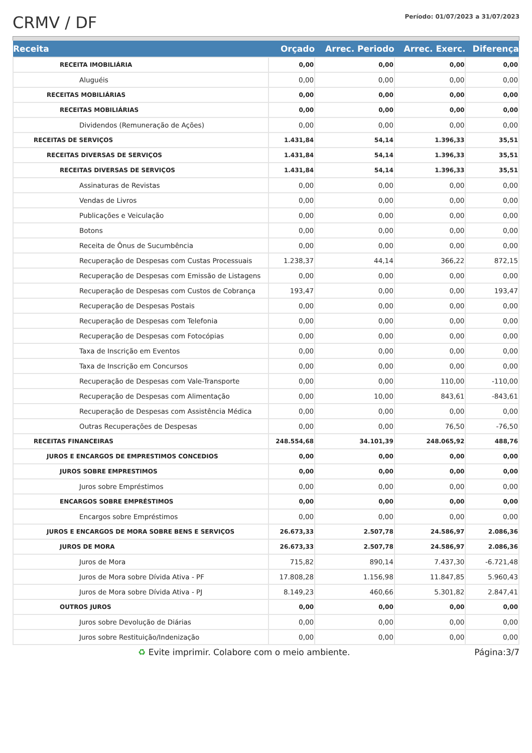CRMV / DF
Período: 01/07/2023 a 31/07/2023
| Receita | Orçado | Arrec. Periodo | Arrec. Exerc. | Diferença |
| --- | --- | --- | --- | --- |
| RECEITA IMOBILIÁRIA | 0,00 | 0,00 | 0,00 | 0,00 |
| Aluguéis | 0,00 | 0,00 | 0,00 | 0,00 |
| RECEITAS MOBILIÁRIAS | 0,00 | 0,00 | 0,00 | 0,00 |
| RECEITAS MOBILIÁRIAS | 0,00 | 0,00 | 0,00 | 0,00 |
| Dividendos (Remuneração de Ações) | 0,00 | 0,00 | 0,00 | 0,00 |
| RECEITAS DE SERVIÇOS | 1.431,84 | 54,14 | 1.396,33 | 35,51 |
| RECEITAS DIVERSAS DE SERVIÇOS | 1.431,84 | 54,14 | 1.396,33 | 35,51 |
| RECEITAS DIVERSAS DE SERVIÇOS | 1.431,84 | 54,14 | 1.396,33 | 35,51 |
| Assinaturas de Revistas | 0,00 | 0,00 | 0,00 | 0,00 |
| Vendas de Livros | 0,00 | 0,00 | 0,00 | 0,00 |
| Publicações e Veiculação | 0,00 | 0,00 | 0,00 | 0,00 |
| Botons | 0,00 | 0,00 | 0,00 | 0,00 |
| Receita de Ônus de Sucumbência | 0,00 | 0,00 | 0,00 | 0,00 |
| Recuperação de Despesas com Custas Processuais | 1.238,37 | 44,14 | 366,22 | 872,15 |
| Recuperação de Despesas com Emissão de Listagens | 0,00 | 0,00 | 0,00 | 0,00 |
| Recuperação de Despesas com Custos de Cobrança | 193,47 | 0,00 | 0,00 | 193,47 |
| Recuperação de Despesas Postais | 0,00 | 0,00 | 0,00 | 0,00 |
| Recuperação de Despesas com Telefonia | 0,00 | 0,00 | 0,00 | 0,00 |
| Recuperação de Despesas com Fotocópias | 0,00 | 0,00 | 0,00 | 0,00 |
| Taxa de Inscrição em Eventos | 0,00 | 0,00 | 0,00 | 0,00 |
| Taxa de Inscrição em Concursos | 0,00 | 0,00 | 0,00 | 0,00 |
| Recuperação de Despesas com Vale-Transporte | 0,00 | 0,00 | 110,00 | -110,00 |
| Recuperação de Despesas com Alimentação | 0,00 | 10,00 | 843,61 | -843,61 |
| Recuperação de Despesas com Assistência Médica | 0,00 | 0,00 | 0,00 | 0,00 |
| Outras Recuperações de Despesas | 0,00 | 0,00 | 76,50 | -76,50 |
| RECEITAS FINANCEIRAS | 248.554,68 | 34.101,39 | 248.065,92 | 488,76 |
| JUROS E ENCARGOS DE EMPRESTIMOS CONCEDIOS | 0,00 | 0,00 | 0,00 | 0,00 |
| JUROS SOBRE EMPRESTIMOS | 0,00 | 0,00 | 0,00 | 0,00 |
| Juros sobre Empréstimos | 0,00 | 0,00 | 0,00 | 0,00 |
| ENCARGOS SOBRE EMPRÉSTIMOS | 0,00 | 0,00 | 0,00 | 0,00 |
| Encargos sobre Empréstimos | 0,00 | 0,00 | 0,00 | 0,00 |
| JUROS E ENCARGOS DE MORA SOBRE BENS E SERVIÇOS | 26.673,33 | 2.507,78 | 24.586,97 | 2.086,36 |
| JUROS DE MORA | 26.673,33 | 2.507,78 | 24.586,97 | 2.086,36 |
| Juros de Mora | 715,82 | 890,14 | 7.437,30 | -6.721,48 |
| Juros de Mora sobre Dívida Ativa - PF | 17.808,28 | 1.156,98 | 11.847,85 | 5.960,43 |
| Juros de Mora sobre Dívida Ativa - PJ | 8.149,23 | 460,66 | 5.301,82 | 2.847,41 |
| OUTROS JUROS | 0,00 | 0,00 | 0,00 | 0,00 |
| Juros sobre Devolução de Diárias | 0,00 | 0,00 | 0,00 | 0,00 |
| Juros sobre Restituição/Indenização | 0,00 | 0,00 | 0,00 | 0,00 |
♻ Evite imprimir. Colabore com o meio ambiente. Página:3/7